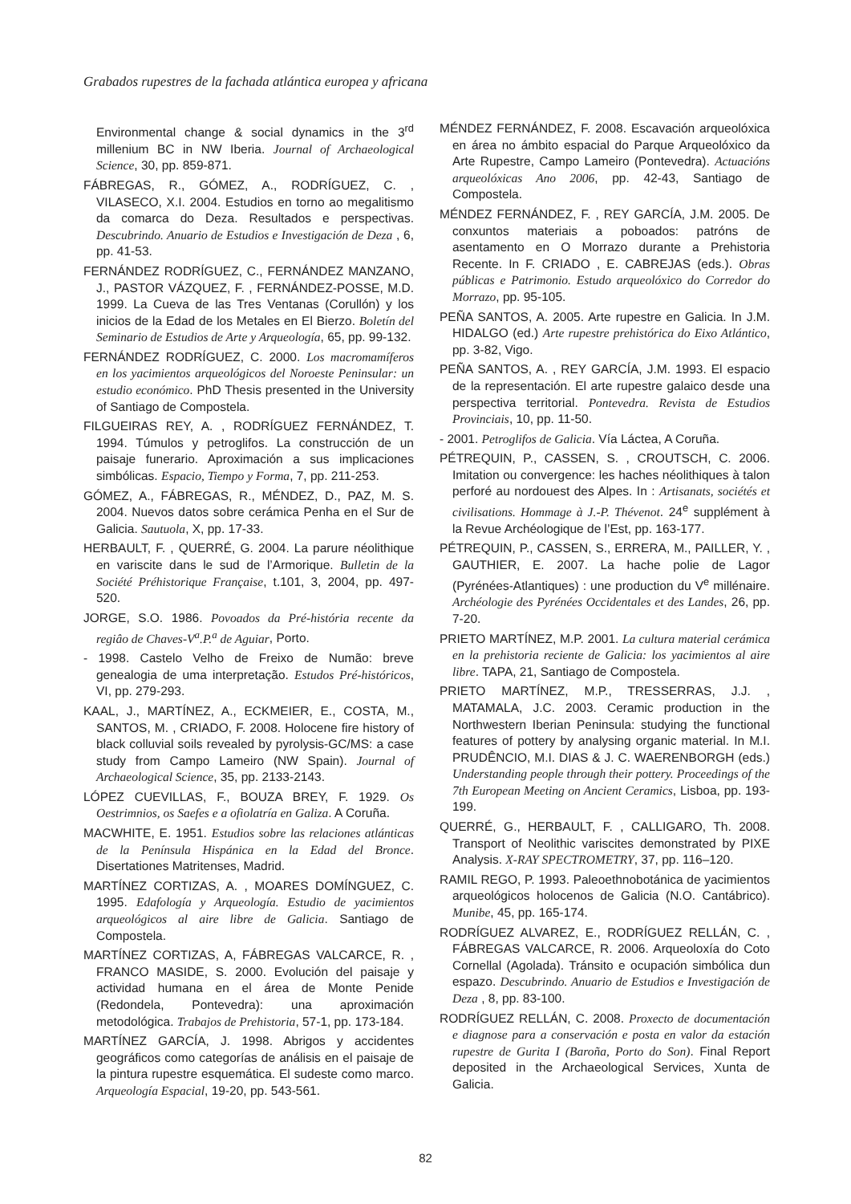Grabados rupestres de la fachada atlántica europea y africana
Environmental change & social dynamics in the 3<sup>rd</sup> millenium BC in NW Iberia. Journal of Archaeological Science, 30, pp. 859-871.
FÁBREGAS, R., GÓMEZ, A., RODRÍGUEZ, C. , VILASECO, X.I. 2004. Estudios en torno ao megalitismo da comarca do Deza. Resultados e perspectivas. Descubrindo. Anuario de Estudios e Investigación de Deza , 6, pp. 41-53.
FERNÁNDEZ RODRÍGUEZ, C., FERNÁNDEZ MANZANO, J., PASTOR VÁZQUEZ, F. , FERNÁNDEZ-POSSE, M.D. 1999. La Cueva de las Tres Ventanas (Corullón) y los inicios de la Edad de los Metales en El Bierzo. Boletín del Seminario de Estudios de Arte y Arqueología, 65, pp. 99-132.
FERNÁNDEZ RODRÍGUEZ, C. 2000. Los macromamíferos en los yacimientos arqueológicos del Noroeste Peninsular: un estudio económico. PhD Thesis presented in the University of Santiago de Compostela.
FILGUEIRAS REY, A. , RODRÍGUEZ FERNÁNDEZ, T. 1994. Túmulos y petroglifos. La construcción de un paisaje funerario. Aproximación a sus implicaciones simbólicas. Espacio, Tiempo y Forma, 7, pp. 211-253.
GÓMEZ, A., FÁBREGAS, R., MÉNDEZ, D., PAZ, M. S. 2004. Nuevos datos sobre cerámica Penha en el Sur de Galicia. Sautuola, X, pp. 17-33.
HERBAULT, F. , QUERRÉ, G. 2004. La parure néolithique en variscite dans le sud de l’Armorique. Bulletin de la Société Préhistorique Française, t.101, 3, 2004, pp. 497-520.
JORGE, S.O. 1986. Povoados da Pré-história recente da regiâo de Chaves-V<sup>a</sup>.P.<sup>a</sup> de Aguiar, Porto.
- 1998. Castelo Velho de Freixo de Numão: breve genealogia de uma interpretação. Estudos Pré-históricos, VI, pp. 279-293.
KAAL, J., MARTÍNEZ, A., ECKMEIER, E., COSTA, M., SANTOS, M. , CRIADO, F. 2008. Holocene fire history of black colluvial soils revealed by pyrolysis-GC/MS: a case study from Campo Lameiro (NW Spain). Journal of Archaeological Science, 35, pp. 2133-2143.
LÓPEZ CUEVILLAS, F., BOUZA BREY, F. 1929. Os Oestrimnios, os Saefes e a ofiolatría en Galiza. A Coruña.
MACWHITE, E. 1951. Estudios sobre las relaciones atlánticas de la Península Hispánica en la Edad del Bronce. Disertationes Matritenses, Madrid.
MARTÍNEZ CORTIZAS, A. , MOARES DOMÍNGUEZ, C. 1995. Edafología y Arqueología. Estudio de yacimientos arqueológicos al aire libre de Galicia. Santiago de Compostela.
MARTÍNEZ CORTIZAS, A, FÁBREGAS VALCARCE, R. , FRANCO MASIDE, S. 2000. Evolución del paisaje y actividad humana en el área de Monte Penide (Redondela, Pontevedra): una aproximación metodológica. Trabajos de Prehistoria, 57-1, pp. 173-184.
MARTÍNEZ GARCÍA, J. 1998. Abrigos y accidentes geográficos como categorías de análisis en el paisaje de la pintura rupestre esquemática. El sudeste como marco. Arqueología Espacial, 19-20, pp. 543-561.
MÉNDEZ FERNÁNDEZ, F. 2008. Escavación arqueolóxica en área no ámbito espacial do Parque Arqueolóxico da Arte Rupestre, Campo Lameiro (Pontevedra). Actuacións arqueolóxicas Ano 2006, pp. 42-43, Santiago de Compostela.
MÉNDEZ FERNÁNDEZ, F. , REY GARCÍA, J.M. 2005. De conxuntos materiais a poboados: patróns de asentamento en O Morrazo durante a Prehistoria Recente. In F. CRIADO , E. CABREJAS (eds.). Obras públicas e Patrimonio. Estudo arqueolóxico do Corredor do Morrazo, pp. 95-105.
PEÑA SANTOS, A. 2005. Arte rupestre en Galicia. In J.M. HIDALGO (ed.) Arte rupestre prehistórica do Eixo Atlántico, pp. 3-82, Vigo.
PEÑA SANTOS, A. , REY GARCÍA, J.M. 1993. El espacio de la representación. El arte rupestre galaico desde una perspectiva territorial. Pontevedra. Revista de Estudios Provinciais, 10, pp. 11-50.
- 2001. Petroglifos de Galicia. Vía Láctea, A Coruña.
PÉTREQUIN, P., CASSEN, S. , CROUTSCH, C. 2006. Imitation ou convergence: les haches néolithiques à talon perforé au nordouest des Alpes. In : Artisanats, sociétés et civilisations. Hommage à J.-P. Thévenot. 24<sup>e</sup> supplément à la Revue Archéologique de l’Est, pp. 163-177.
PÉTREQUIN, P., CASSEN, S., ERRERA, M., PAILLER, Y. , GAUTHIER, E. 2007. La hache polie de Lagor (Pyrénées-Atlantiques) : une production du V<sup>e</sup> millénaire. Archéologie des Pyrénées Occidentales et des Landes, 26, pp. 7-20.
PRIETO MARTÍNEZ, M.P. 2001. La cultura material cerámica en la prehistoria reciente de Galicia: los yacimientos al aire libre. TAPA, 21, Santiago de Compostela.
PRIETO MARTÍNEZ, M.P., TRESSERRAS, J.J. , MATAMALA, J.C. 2003. Ceramic production in the Northwestern Iberian Peninsula: studying the functional features of pottery by analysing organic material. In M.I. PRUDÊNCIO, M.I. DIAS & J. C. WAERENBORGH (eds.) Understanding people through their pottery. Proceedings of the 7th European Meeting on Ancient Ceramics, Lisboa, pp. 193-199.
QUERRÉ, G., HERBAULT, F. , CALLIGARO, Th. 2008. Transport of Neolithic variscites demonstrated by PIXE Analysis. X-RAY SPECTROMETRY, 37, pp. 116–120.
RAMIL REGO, P. 1993. Paleoethnobotánica de yacimientos arqueológicos holocenos de Galicia (N.O. Cantábrico). Munibe, 45, pp. 165-174.
RODRÍGUEZ ALVAREZ, E., RODRÍGUEZ RELLÁN, C. , FÁBREGAS VALCARCE, R. 2006. Arqueoloxía do Coto Cornellal (Agolada). Tránsito e ocupación simbólica dun espazo. Descubrindo. Anuario de Estudios e Investigación de Deza , 8, pp. 83-100.
RODRÍGUEZ RELLÁN, C. 2008. Proxecto de documentación e diagnose para a conservación e posta en valor da estación rupestre de Gurita I (Baroña, Porto do Son). Final Report deposited in the Archaeological Services, Xunta de Galicia.
82